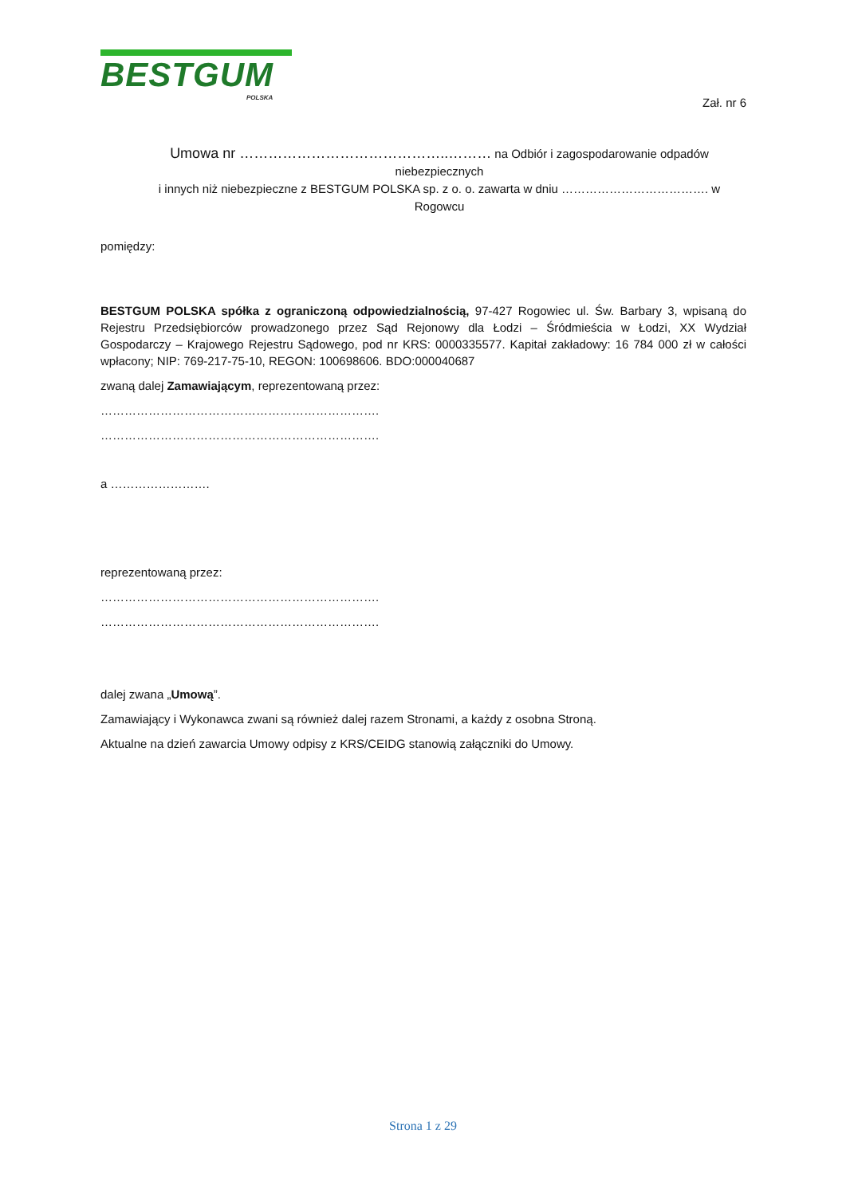BESTGUM
POLSKA
Zał. nr 6
Umowa nr ……………………………………..……… na Odbiór i zagospodarowanie odpadów niebezpiecznych
i innych niż niebezpieczne z BESTGUM POLSKA sp. z o. o. zawarta w dniu ………………………………. w Rogowcu
pomiędzy:
BESTGUM POLSKA spółka z ograniczoną odpowiedzialnością, 97-427 Rogowiec ul. Św. Barbary 3, wpisaną do Rejestru Przedsiębiorców prowadzonego przez Sąd Rejonowy dla Łodzi – Śródmieścia w Łodzi, XX Wydział Gospodarczy – Krajowego Rejestru Sądowego, pod nr KRS: 0000335577. Kapitał zakładowy: 16 784 000 zł w całości wpłacony; NIP: 769-217-75-10, REGON: 100698606. BDO:000040687
zwaną dalej Zamawiającym, reprezentowaną przez:
…………………………………………………………….
…………………………………………………………….
a …………………….
reprezentowaną przez:
…………………………………………………………….
…………………………………………………………….
dalej zwana „Umową”.
Zamawiający i Wykonawca zwani są również dalej razem Stronami, a każdy z osobna Stroną.
Aktualne na dzień zawarcia Umowy odpisy z KRS/CEIDG stanowią załączniki do Umowy.
Strona 1 z 29